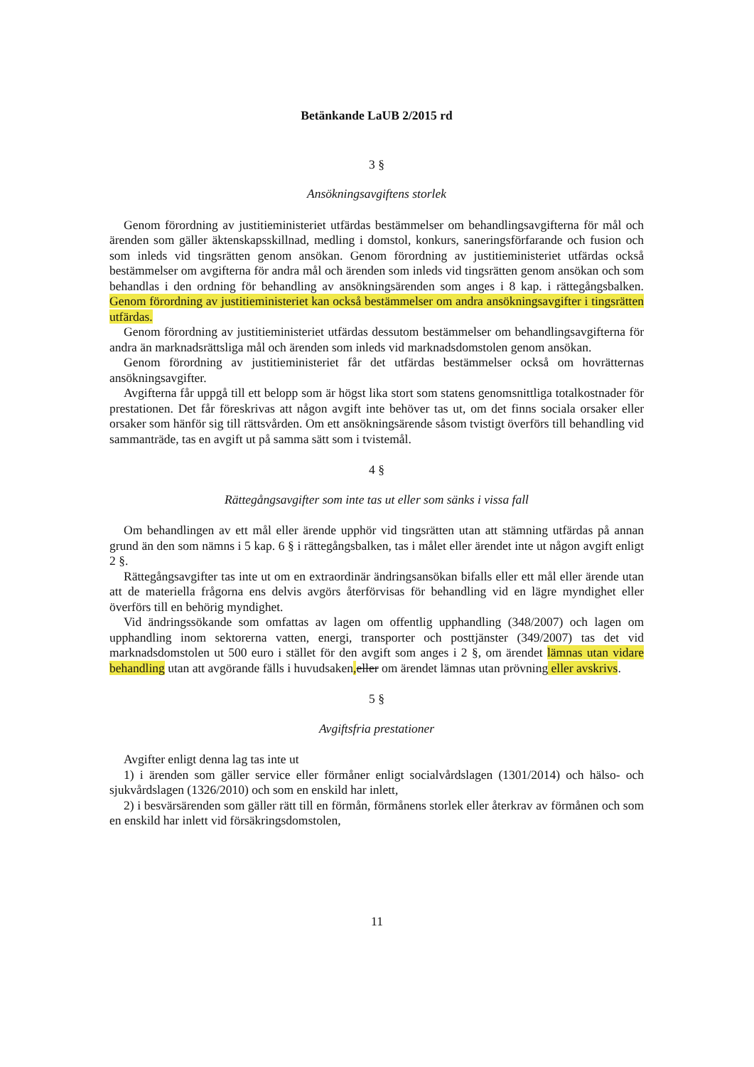Betänkande LaUB 2/2015 rd
3 §
Ansökningsavgiftens storlek
Genom förordning av justitieministeriet utfärdas bestämmelser om behandlingsavgifterna för mål och ärenden som gäller äktenskapsskillnad, medling i domstol, konkurs, saneringsförfarande och fusion och som inleds vid tingsrätten genom ansökan. Genom förordning av justitieministeriet utfärdas också bestämmelser om avgifterna för andra mål och ärenden som inleds vid tingsrätten genom ansökan och som behandlas i den ordning för behandling av ansökningsärenden som anges i 8 kap. i rättegångsbalken. Genom förordning av justitieministeriet kan också bestämmelser om andra ansökningsavgifter i tingsrätten utfärdas.
Genom förordning av justitieministeriet utfärdas dessutom bestämmelser om behandlingsavgifterna för andra än marknadsrättsliga mål och ärenden som inleds vid marknadsdomstolen genom ansökan.
Genom förordning av justitieministeriet får det utfärdas bestämmelser också om hovrätternas ansökningsavgifter.
Avgifterna får uppgå till ett belopp som är högst lika stort som statens genomsnittliga totalkostnader för prestationen. Det får föreskrivas att någon avgift inte behöver tas ut, om det finns sociala orsaker eller orsaker som hänför sig till rättsvården. Om ett ansökningsärende såsom tvistigt överförs till behandling vid sammanträde, tas en avgift ut på samma sätt som i tvistemål.
4 §
Rättegångsavgifter som inte tas ut eller som sänks i vissa fall
Om behandlingen av ett mål eller ärende upphör vid tingsrätten utan att stämning utfärdas på annan grund än den som nämns i 5 kap. 6 § i rättegångsbalken, tas i målet eller ärendet inte ut någon avgift enligt 2 §.
Rättegångsavgifter tas inte ut om en extraordinär ändringsansökan bifalls eller ett mål eller ärende utan att de materiella frågorna ens delvis avgörs återförvisas för behandling vid en lägre myndighet eller överförs till en behörig myndighet.
Vid ändringssökande som omfattas av lagen om offentlig upphandling (348/2007) och lagen om upphandling inom sektorerna vatten, energi, transporter och posttjänster (349/2007) tas det vid marknadsdomstolen ut 500 euro i stället för den avgift som anges i 2 §, om ärendet lämnas utan vidare behandling utan att avgörande fälls i huvudsaken, eller om ärendet lämnas utan prövning eller avskrivs.
5 §
Avgiftsfria prestationer
Avgifter enligt denna lag tas inte ut
1) i ärenden som gäller service eller förmåner enligt socialvårdslagen (1301/2014) och hälso- och sjukvårdslagen (1326/2010) och som en enskild har inlett,
2) i besvärsärenden som gäller rätt till en förmån, förmånens storlek eller återkrav av förmånen och som en enskild har inlett vid försäkringsdomstolen,
11